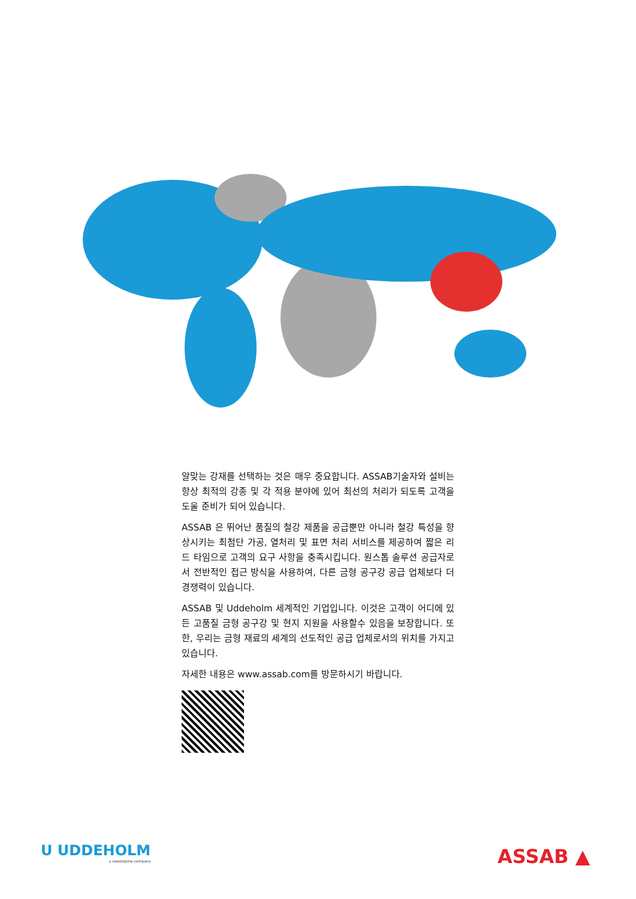알맞는 강재를 선택하는 것은 매우 중요합니다. ASSAB기술자와 설비는 항상 최적의 강종 및 각 적용 분야에 있어 최선의 처리가 되도록 고객을 도울 준비가 되어 있습니다.
ASSAB 은 뛰어난 품질의 철강 제품을 공급뿐만 아니라 철강 특성을 향상시키는 최첨단 가공, 열처리 및 표면 처리 서비스를 제공하여 짧은 리드 타임으로 고객의 요구 사항을 충족시킵니다. 원스톱 솔루션 공급자로서 전반적인 접근 방식을 사용하여, 다른 금형 공구강 공급 업체보다 더 경쟁력이 있습니다.
ASSAB 및 Uddeholm 세계적인 기업입니다. 이것은 고객이 어디에 있든 고품질 금형 공구강 및 현지 지원을 사용할수 있음을 보장합니다. 또한, 우리는 금형 재료의 세계의 선도적인 공급 업체로서의 위치를 가지고 있습니다.
자세한 내용은 www.assab.com를 방문하시기 바랍니다.
U UDDEHOLM
a voestalpine company
ASSAB ▲